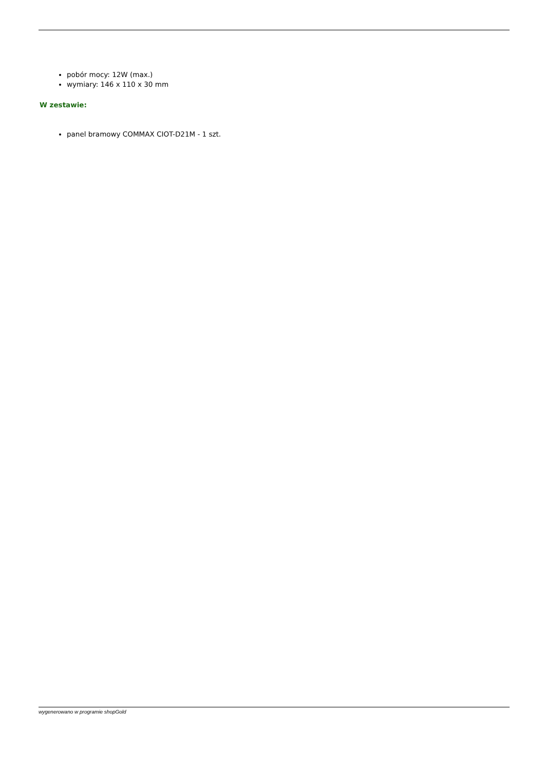pobór mocy: 12W (max.)
wymiary: 146 x 110 x 30 mm
W zestawie:
panel bramowy COMMAX CIOT-D21M - 1 szt.
wygenerowano w programie shopGold